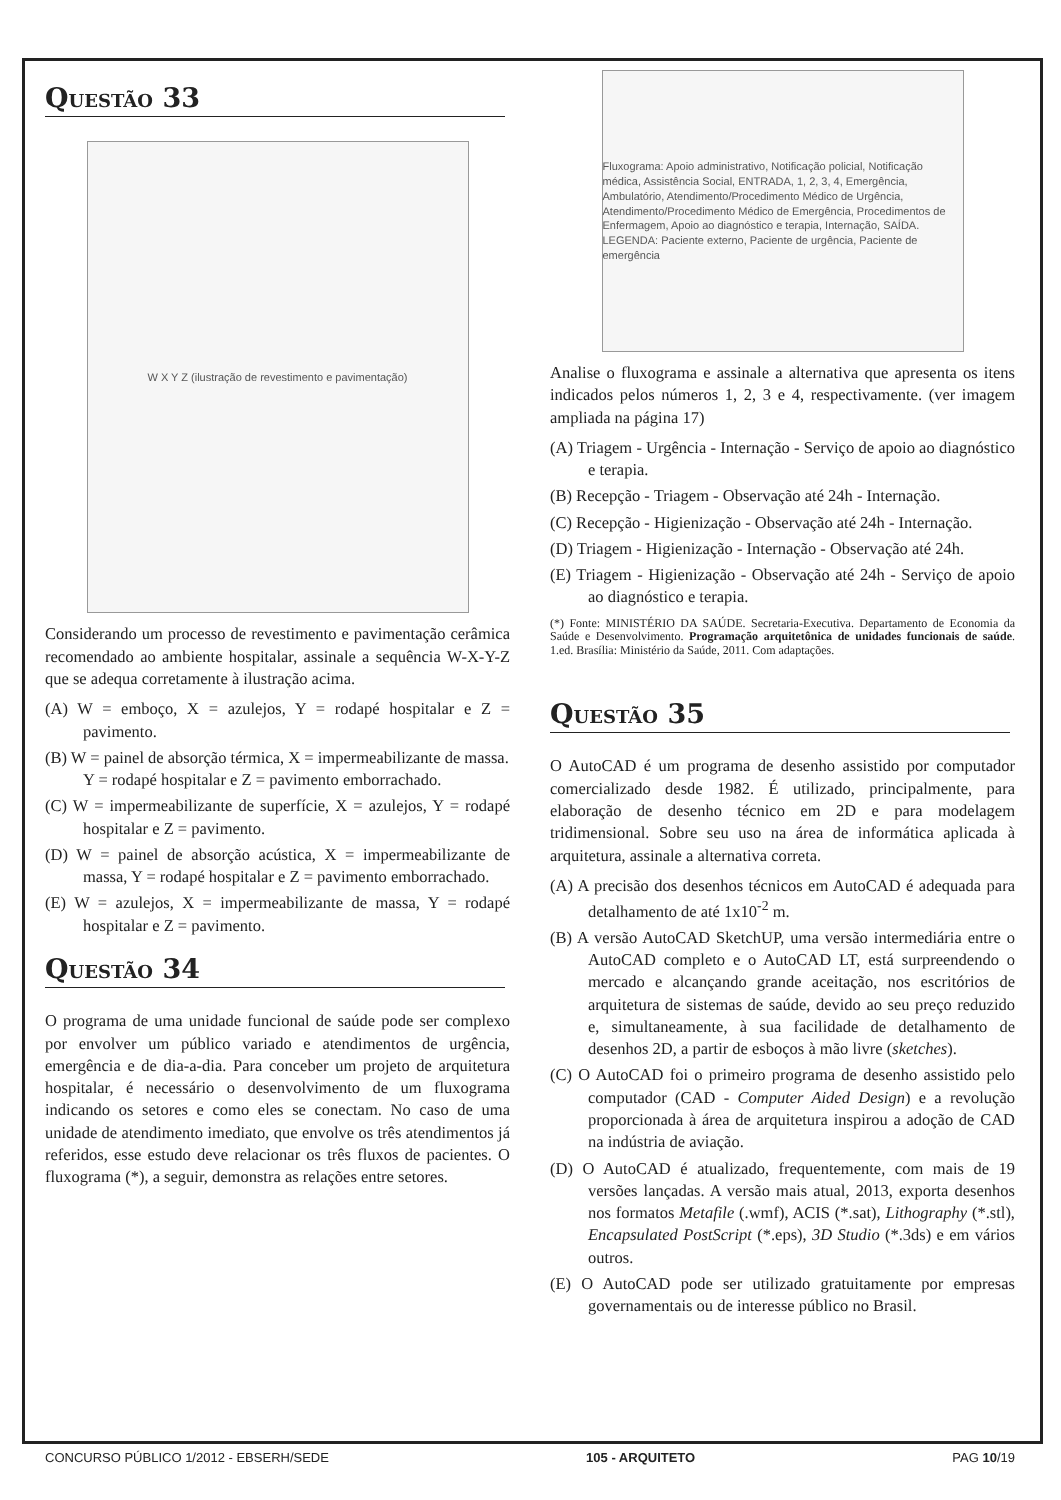QUESTÃO 33
W X Y Z (ilustração de revestimento e pavimentação)
Considerando um processo de revestimento e pavimentação cerâmica recomendado ao ambiente hospitalar, assinale a sequência W-X-Y-Z que se adequa corretamente à ilustração acima.
(A) W = emboço, X = azulejos, Y = rodapé hospitalar e Z = pavimento.
(B) W = painel de absorção térmica, X = impermeabilizante de massa.
Y = rodapé hospitalar e Z = pavimento emborrachado.
(C) W = impermeabilizante de superfície, X = azulejos, Y = rodapé hospitalar e Z = pavimento.
(D) W = painel de absorção acústica, X = impermeabilizante de massa, Y = rodapé hospitalar e Z = pavimento emborrachado.
(E) W = azulejos, X = impermeabilizante de massa, Y = rodapé hospitalar e Z = pavimento.
QUESTÃO 34
O programa de uma unidade funcional de saúde pode ser complexo por envolver um público variado e atendimentos de urgência, emergência e de dia-a-dia. Para conceber um projeto de arquitetura hospitalar, é necessário o desenvolvimento de um fluxograma indicando os setores e como eles se conectam. No caso de uma unidade de atendimento imediato, que envolve os três atendimentos já referidos, esse estudo deve relacionar os três fluxos de pacientes. O fluxograma (*), a seguir, demonstra as relações entre setores.
Fluxograma: Apoio administrativo, Notificação policial, Notificação médica, Assistência Social, ENTRADA, 1, 2, 3, 4, Emergência, Ambulatório, Atendimento/Procedimento Médico de Urgência, Atendimento/Procedimento Médico de Emergência, Procedimentos de Enfermagem, Apoio ao diagnóstico e terapia, Internação, SAÍDA. LEGENDA: Paciente externo, Paciente de urgência, Paciente de emergência
Analise o fluxograma e assinale a alternativa que apresenta os itens indicados pelos números 1, 2, 3 e 4, respectivamente. (ver imagem ampliada na página 17)
(A) Triagem - Urgência - Internação - Serviço de apoio ao diagnóstico e terapia.
(B) Recepção - Triagem - Observação até 24h - Internação.
(C) Recepção - Higienização - Observação até 24h - Internação.
(D) Triagem - Higienização - Internação - Observação até 24h.
(E) Triagem - Higienização - Observação até 24h - Serviço de apoio ao diagnóstico e terapia.
(*) Fonte: MINISTÉRIO DA SAÚDE. Secretaria-Executiva. Departamento de Economia da Saúde e Desenvolvimento. Programação arquitetônica de unidades funcionais de saúde. 1.ed. Brasília: Ministério da Saúde, 2011. Com adaptações.
QUESTÃO 35
O AutoCAD é um programa de desenho assistido por computador comercializado desde 1982. É utilizado, principalmente, para elaboração de desenho técnico em 2D e para modelagem tridimensional. Sobre seu uso na área de informática aplicada à arquitetura, assinale a alternativa correta.
(A) A precisão dos desenhos técnicos em AutoCAD é adequada para detalhamento de até 1x10<sup>-2</sup> m.
(B) A versão AutoCAD SketchUP, uma versão intermediária entre o AutoCAD completo e o AutoCAD LT, está surpreendendo o mercado e alcançando grande aceitação, nos escritórios de arquitetura de sistemas de saúde, devido ao seu preço reduzido e, simultaneamente, à sua facilidade de detalhamento de desenhos 2D, a partir de esboços à mão livre (sketches).
(C) O AutoCAD foi o primeiro programa de desenho assistido pelo computador (CAD - Computer Aided Design) e a revolução proporcionada à área de arquitetura inspirou a adoção de CAD na indústria de aviação.
(D) O AutoCAD é atualizado, frequentemente, com mais de 19 versões lançadas. A versão mais atual, 2013, exporta desenhos nos formatos Metafile (.wmf), ACIS (*.sat), Lithography (*.stl), Encapsulated PostScript (*.eps), 3D Studio (*.3ds) e em vários outros.
(E) O AutoCAD pode ser utilizado gratuitamente por empresas governamentais ou de interesse público no Brasil.
CONCURSO PÚBLICO 1/2012 - EBSERH/SEDE 105 - ARQUITETO PAG 10/19